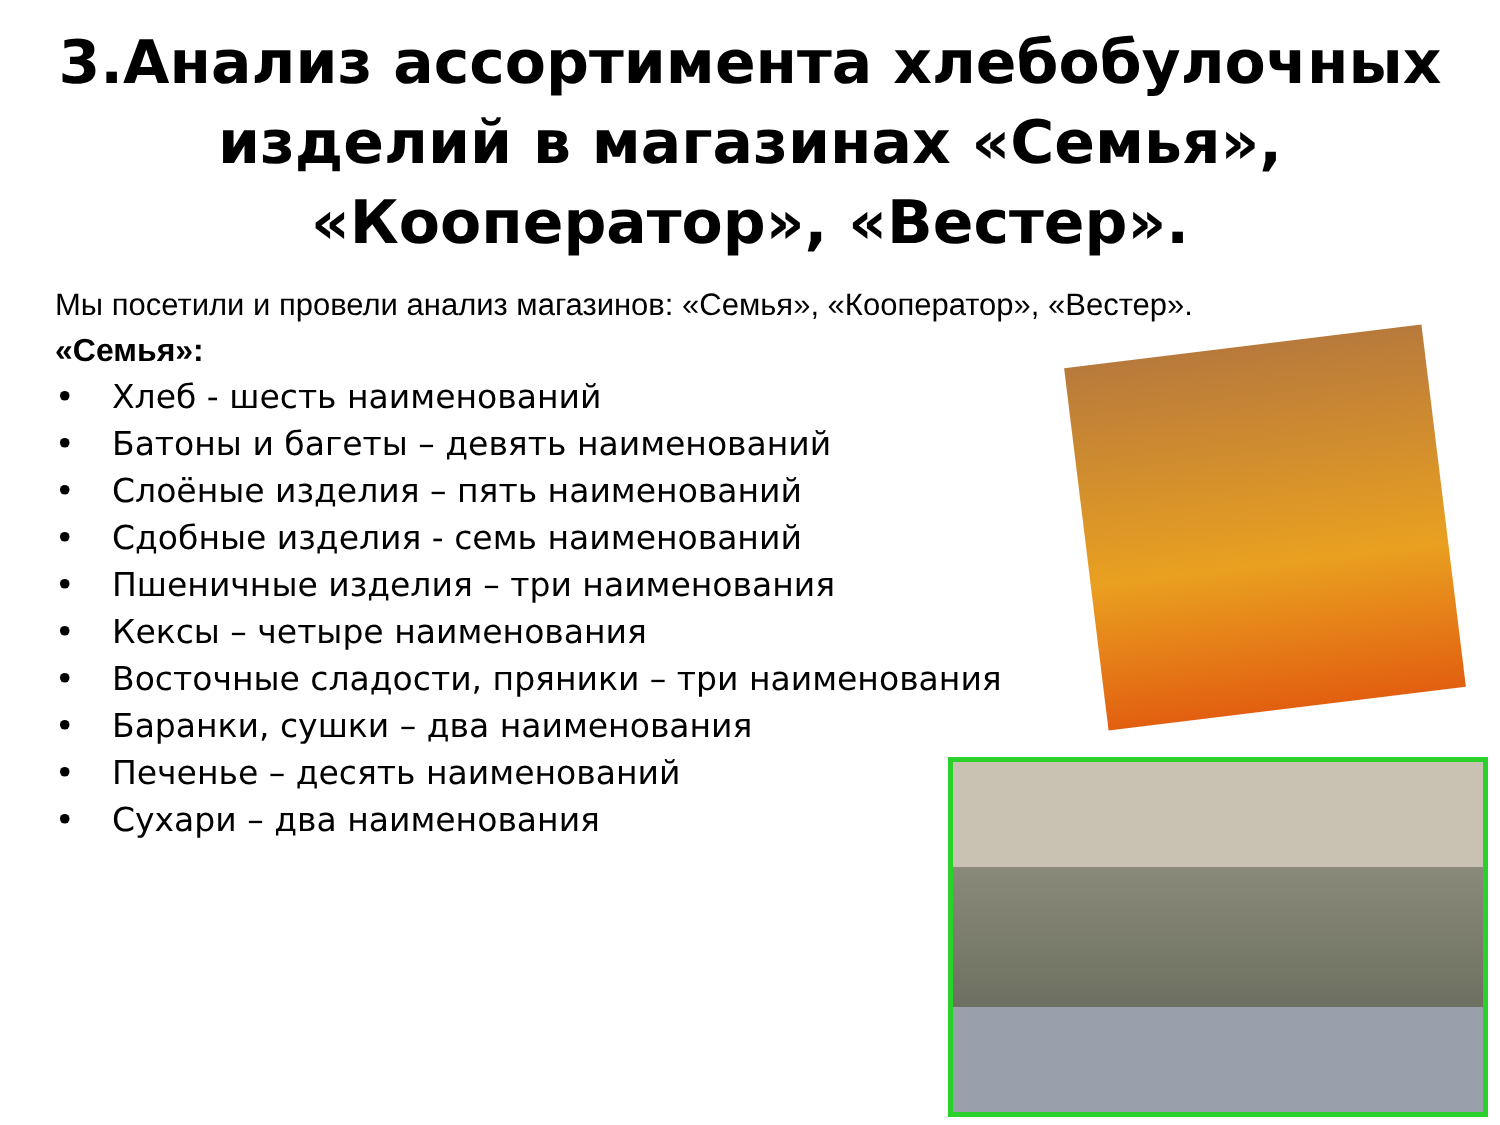3.Анализ ассортимента хлебобулочных изделий в магазинах «Семья», «Кооператор», «Вестер».
Мы посетили и провели анализ магазинов: «Семья», «Кооператор», «Вестер».
«Семья»:
• Хлеб - шесть наименований
• Батоны и багеты – девять наименований
• Слоёные изделия – пять наименований
• Сдобные изделия - семь наименований
• Пшеничные изделия – три наименования
• Кексы – четыре наименования
• Восточные сладости, пряники – три наименования
• Баранки, сушки – два наименования
• Печенье – десять наименований
• Сухари – два наименования